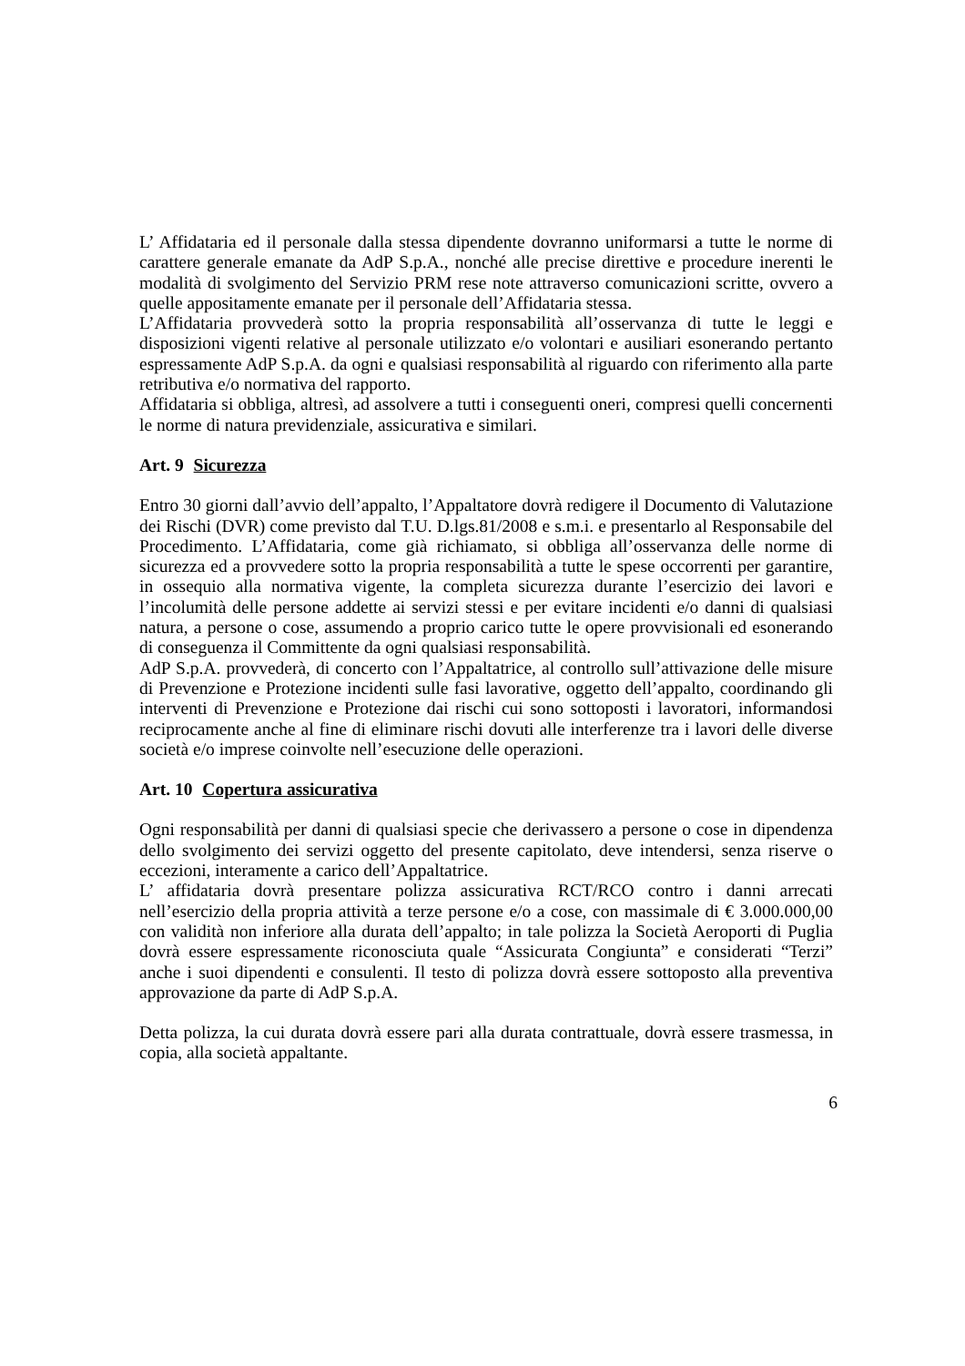L’ Affidataria ed il personale dalla stessa dipendente dovranno uniformarsi a tutte le norme di carattere generale emanate da AdP S.p.A., nonché alle precise direttive e procedure inerenti le modalità di svolgimento del Servizio PRM rese note attraverso comunicazioni scritte, ovvero a quelle appositamente emanate per il personale dell’Affidataria stessa.
L’Affidataria provvederà sotto la propria responsabilità all’osservanza di tutte le leggi e disposizioni vigenti relative al personale utilizzato e/o volontari e ausiliari esonerando pertanto espressamente AdP S.p.A. da ogni e qualsiasi responsabilità al riguardo con riferimento alla parte retributiva e/o normativa del rapporto.
Affidataria si obbliga, altresì, ad assolvere a tutti i conseguenti oneri, compresi quelli concernenti le norme di natura previdenziale, assicurativa e similari.
Art. 9 Sicurezza
Entro 30 giorni dall’avvio dell’appalto, l’Appaltatore dovrà redigere il Documento di Valutazione dei Rischi (DVR) come previsto dal T.U. D.lgs.81/2008 e s.m.i. e presentarlo al Responsabile del Procedimento. L’Affidataria, come già richiamato, si obbliga all’osservanza delle norme di sicurezza ed a provvedere sotto la propria responsabilità a tutte le spese occorrenti per garantire, in ossequio alla normativa vigente, la completa sicurezza durante l’esercizio dei lavori e l’incolumità delle persone addette ai servizi stessi e per evitare incidenti e/o danni di qualsiasi natura, a persone o cose, assumendo a proprio carico tutte le opere provvisionali ed esonerando di conseguenza il Committente da ogni qualsiasi responsabilità.
AdP S.p.A. provvederà, di concerto con l’Appaltatrice, al controllo sull’attivazione delle misure di Prevenzione e Protezione incidenti sulle fasi lavorative, oggetto dell’appalto, coordinando gli interventi di Prevenzione e Protezione dai rischi cui sono sottoposti i lavoratori, informandosi reciprocamente anche al fine di eliminare rischi dovuti alle interferenze tra i lavori delle diverse società e/o imprese coinvolte nell’esecuzione delle operazioni.
Art. 10 Copertura assicurativa
Ogni responsabilità per danni di qualsiasi specie che derivassero a persone o cose in dipendenza dello svolgimento dei servizi oggetto del presente capitolato, deve intendersi, senza riserve o eccezioni, interamente a carico dell’Appaltatrice.
L’ affidataria dovrà presentare polizza assicurativa RCT/RCO contro i danni arrecati nell’esercizio della propria attività a terze persone e/o a cose, con massimale di € 3.000.000,00 con validità non inferiore alla durata dell’appalto; in tale polizza la Società Aeroporti di Puglia dovrà essere espressamente riconosciuta quale “Assicurata Congiunta” e considerati “Terzi” anche i suoi dipendenti e consulenti. Il testo di polizza dovrà essere sottoposto alla preventiva approvazione da parte di AdP S.p.A.
Detta polizza, la cui durata dovrà essere pari alla durata contrattuale, dovrà essere trasmessa, in copia, alla società appaltante.
6